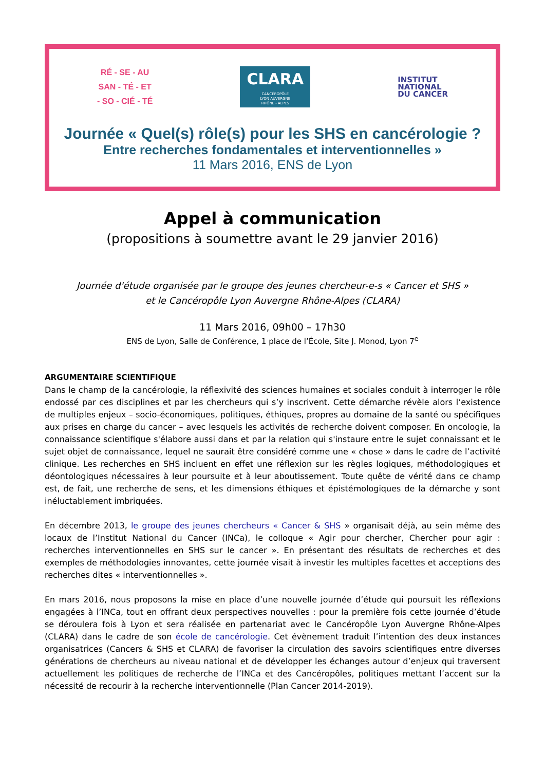RÉ - SE - AU
SAN - TÉ - ET
- SO - CIÉ - TÉ
CLARA
CANCÉROPÔLE
LYON AUVERGNE
RHÔNE - ALPES
INSTITUT
NATIONAL
DU CANCER
Journée « Quel(s) rôle(s) pour les SHS en cancérologie ?
Entre recherches fondamentales et interventionnelles »
11 Mars 2016, ENS de Lyon
Appel à communication
(propositions à soumettre avant le 29 janvier 2016)
Journée d'étude organisée par le groupe des jeunes chercheur-e-s « Cancer et SHS »
et le Cancéropôle Lyon Auvergne Rhône-Alpes (CLARA)
11 Mars 2016, 09h00 – 17h30
ENS de Lyon, Salle de Conférence, 1 place de l’École, Site J. Monod, Lyon 7<sup>e</sup>
ARGUMENTAIRE SCIENTIFIQUE
Dans le champ de la cancérologie, la réflexivité des sciences humaines et sociales conduit à interroger le rôle endossé par ces disciplines et par les chercheurs qui s’y inscrivent. Cette démarche révèle alors l’existence de multiples enjeux – socio-économiques, politiques, éthiques, propres au domaine de la santé ou spécifiques aux prises en charge du cancer – avec lesquels les activités de recherche doivent composer. En oncologie, la connaissance scientifique s'élabore aussi dans et par la relation qui s'instaure entre le sujet connaissant et le sujet objet de connaissance, lequel ne saurait être considéré comme une « chose » dans le cadre de l’activité clinique. Les recherches en SHS incluent en effet une réflexion sur les règles logiques, méthodologiques et déontologiques nécessaires à leur poursuite et à leur aboutissement. Toute quête de vérité dans ce champ est, de fait, une recherche de sens, et les dimensions éthiques et épistémologiques de la démarche y sont inéluctablement imbriquées.
En décembre 2013, le groupe des jeunes chercheurs « Cancer & SHS » organisait déjà, au sein même des locaux de l’Institut National du Cancer (INCa), le colloque « Agir pour chercher, Chercher pour agir : recherches interventionnelles en SHS sur le cancer ». En présentant des résultats de recherches et des exemples de méthodologies innovantes, cette journée visait à investir les multiples facettes et acceptions des recherches dites « interventionnelles ».
En mars 2016, nous proposons la mise en place d’une nouvelle journée d’étude qui poursuit les réflexions engagées à l’INCa, tout en offrant deux perspectives nouvelles : pour la première fois cette journée d’étude se déroulera fois à Lyon et sera réalisée en partenariat avec le Cancéropôle Lyon Auvergne Rhône-Alpes (CLARA) dans le cadre de son école de cancérologie. Cet évènement traduit l’intention des deux instances organisatrices (Cancers & SHS et CLARA) de favoriser la circulation des savoirs scientifiques entre diverses générations de chercheurs au niveau national et de développer les échanges autour d’enjeux qui traversent actuellement les politiques de recherche de l’INCa et des Cancéropôles, politiques mettant l’accent sur la nécessité de recourir à la recherche interventionnelle (Plan Cancer 2014-2019).